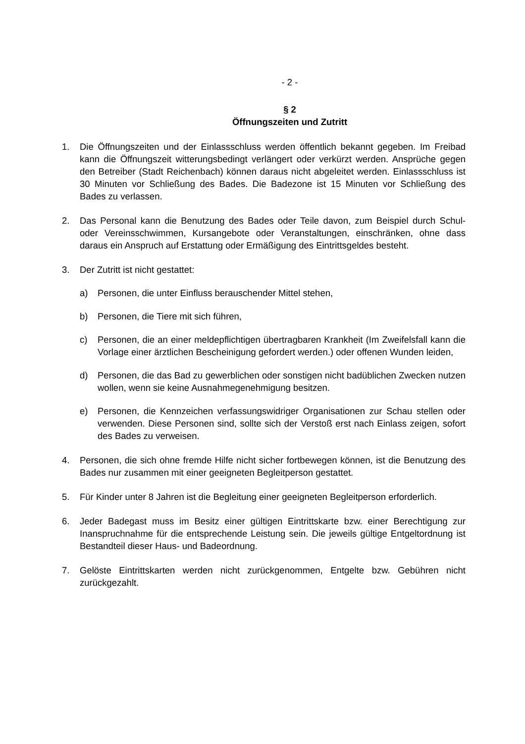- 2 -
§ 2
Öffnungszeiten und Zutritt
1. Die Öffnungszeiten und der Einlassschluss werden öffentlich bekannt gegeben. Im Freibad kann die Öffnungszeit witterungsbedingt verlängert oder verkürzt werden. Ansprüche gegen den Betreiber (Stadt Reichenbach) können daraus nicht abgeleitet werden. Einlassschluss ist 30 Minuten vor Schließung des Bades. Die Badezone ist 15 Minuten vor Schließung des Bades zu verlassen.
2. Das Personal kann die Benutzung des Bades oder Teile davon, zum Beispiel durch Schul- oder Vereinsschwimmen, Kursangebote oder Veranstaltungen, einschränken, ohne dass daraus ein Anspruch auf Erstattung oder Ermäßigung des Eintrittsgeldes besteht.
3. Der Zutritt ist nicht gestattet:
a) Personen, die unter Einfluss berauschender Mittel stehen,
b) Personen, die Tiere mit sich führen,
c) Personen, die an einer meldepflichtigen übertragbaren Krankheit (Im Zweifelsfall kann die Vorlage einer ärztlichen Bescheinigung gefordert werden.) oder offenen Wunden leiden,
d) Personen, die das Bad zu gewerblichen oder sonstigen nicht badüblichen Zwecken nutzen wollen, wenn sie keine Ausnahmegenehmigung besitzen.
e) Personen, die Kennzeichen verfassungswidriger Organisationen zur Schau stellen oder verwenden. Diese Personen sind, sollte sich der Verstoß erst nach Einlass zeigen, sofort des Bades zu verweisen.
4. Personen, die sich ohne fremde Hilfe nicht sicher fortbewegen können, ist die Benutzung des Bades nur zusammen mit einer geeigneten Begleitperson gestattet.
5. Für Kinder unter 8 Jahren ist die Begleitung einer geeigneten Begleitperson erforderlich.
6. Jeder Badegast muss im Besitz einer gültigen Eintrittskarte bzw. einer Berechtigung zur Inanspruchnahme für die entsprechende Leistung sein. Die jeweils gültige Entgeltordnung ist Bestandteil dieser Haus- und Badeordnung.
7. Gelöste Eintrittskarten werden nicht zurückgenommen, Entgelte bzw. Gebühren nicht zurückgezahlt.